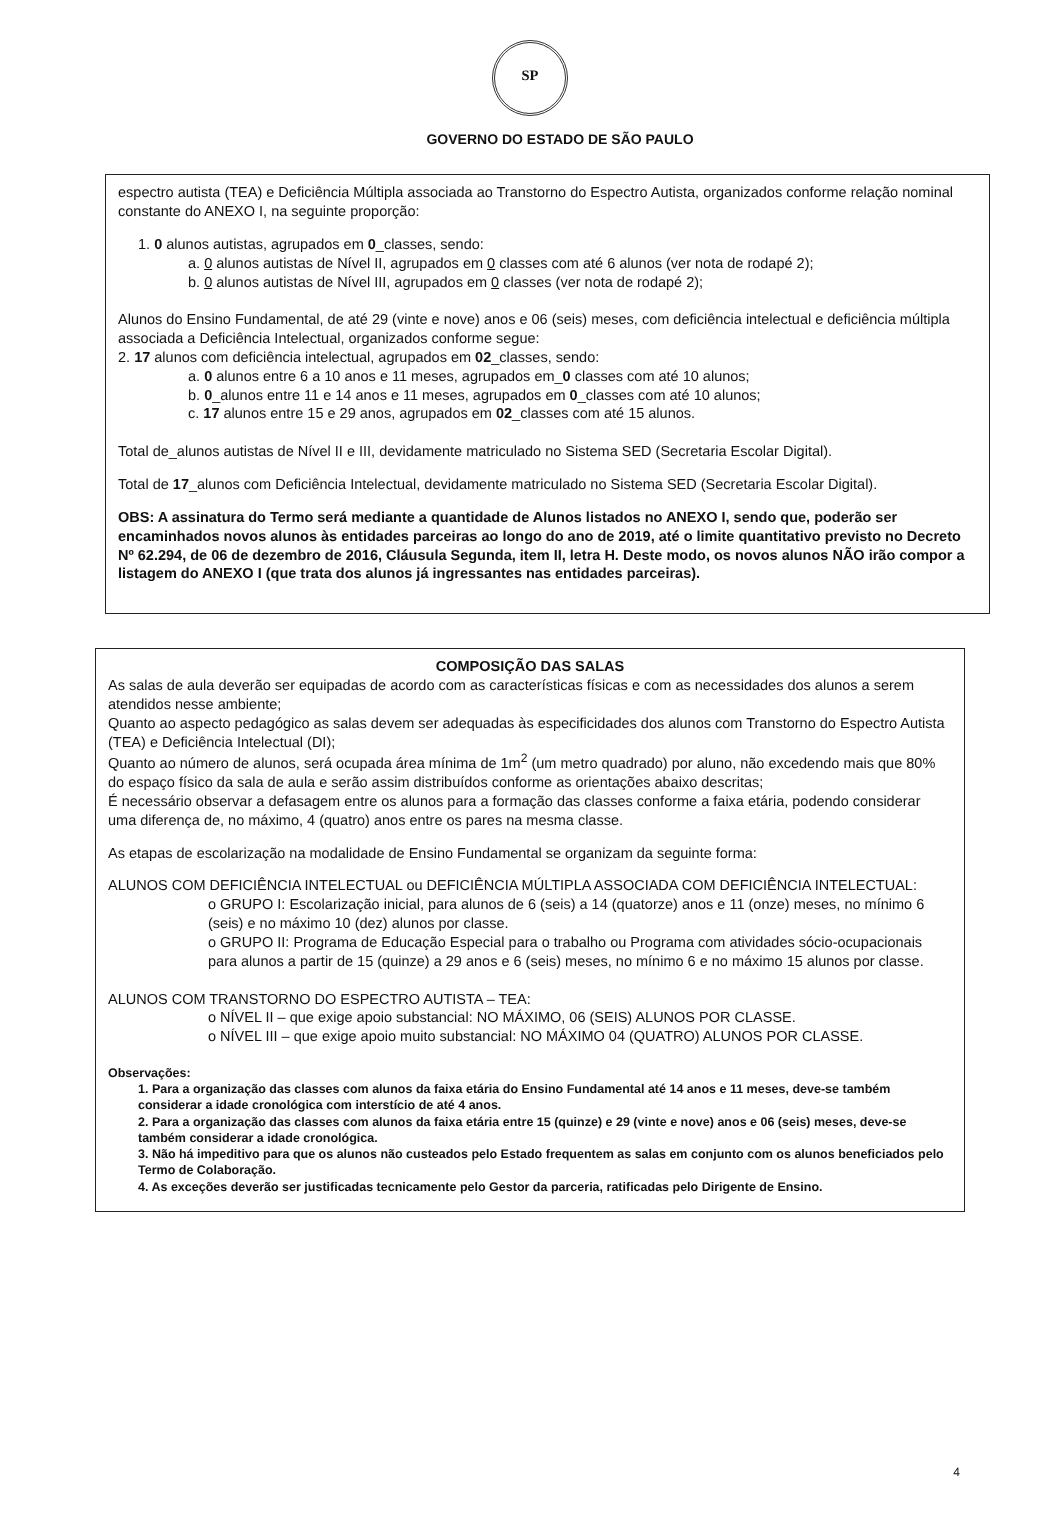SP
GOVERNO DO ESTADO DE SÃO PAULO
espectro autista (TEA) e Deficiência Múltipla associada ao Transtorno do Espectro Autista, organizados conforme relação nominal constante do ANEXO I, na seguinte proporção:
1. 0 alunos autistas, agrupados em 0_classes, sendo:
a. 0 alunos autistas de Nível II, agrupados em 0 classes com até 6 alunos (ver nota de rodapé 2);
b. 0 alunos autistas de Nível III, agrupados em 0 classes (ver nota de rodapé 2);
Alunos do Ensino Fundamental, de até 29 (vinte e nove) anos e 06 (seis) meses, com deficiência intelectual e deficiência múltipla associada a Deficiência Intelectual, organizados conforme segue:
2. 17 alunos com deficiência intelectual, agrupados em 02_classes, sendo:
a. 0 alunos entre 6 a 10 anos e 11 meses, agrupados em_0 classes com até 10 alunos;
b. 0_alunos entre 11 e 14 anos e 11 meses, agrupados em 0_classes com até 10 alunos;
c. 17 alunos entre 15 e 29 anos, agrupados em 02_classes com até 15 alunos.
Total de_alunos autistas de Nível II e III, devidamente matriculado no Sistema SED (Secretaria Escolar Digital).
Total de 17_alunos com Deficiência Intelectual, devidamente matriculado no Sistema SED (Secretaria Escolar Digital).
OBS: A assinatura do Termo será mediante a quantidade de Alunos listados no ANEXO I, sendo que, poderão ser encaminhados novos alunos às entidades parceiras ao longo do ano de 2019, até o limite quantitativo previsto no Decreto Nº 62.294, de 06 de dezembro de 2016, Cláusula Segunda, item II, letra H. Deste modo, os novos alunos NÃO irão compor a listagem do ANEXO I (que trata dos alunos já ingressantes nas entidades parceiras).
COMPOSIÇÃO DAS SALAS
As salas de aula deverão ser equipadas de acordo com as características físicas e com as necessidades dos alunos a serem atendidos nesse ambiente;
Quanto ao aspecto pedagógico as salas devem ser adequadas às especificidades dos alunos com Transtorno do Espectro Autista (TEA) e Deficiência Intelectual (DI);
Quanto ao número de alunos, será ocupada área mínima de 1m<sup>2</sup> (um metro quadrado) por aluno, não excedendo mais que 80% do espaço físico da sala de aula e serão assim distribuídos conforme as orientações abaixo descritas;
É necessário observar a defasagem entre os alunos para a formação das classes conforme a faixa etária, podendo considerar uma diferença de, no máximo, 4 (quatro) anos entre os pares na mesma classe.
As etapas de escolarização na modalidade de Ensino Fundamental se organizam da seguinte forma:
ALUNOS COM DEFICIÊNCIA INTELECTUAL ou DEFICIÊNCIA MÚLTIPLA ASSOCIADA COM DEFICIÊNCIA INTELECTUAL:
o GRUPO I: Escolarização inicial, para alunos de 6 (seis) a 14 (quatorze) anos e 11 (onze) meses, no mínimo 6 (seis) e no máximo 10 (dez) alunos por classe.
o GRUPO II: Programa de Educação Especial para o trabalho ou Programa com atividades sócio-ocupacionais para alunos a partir de 15 (quinze) a 29 anos e 6 (seis) meses, no mínimo 6 e no máximo 15 alunos por classe.
ALUNOS COM TRANSTORNO DO ESPECTRO AUTISTA – TEA:
o NÍVEL II – que exige apoio substancial: NO MÁXIMO, 06 (SEIS) ALUNOS POR CLASSE.
o NÍVEL III – que exige apoio muito substancial: NO MÁXIMO 04 (QUATRO) ALUNOS POR CLASSE.
Observações:
1. Para a organização das classes com alunos da faixa etária do Ensino Fundamental até 14 anos e 11 meses, deve-se também considerar a idade cronológica com interstício de até 4 anos.
2. Para a organização das classes com alunos da faixa etária entre 15 (quinze) e 29 (vinte e nove) anos e 06 (seis) meses, deve-se também considerar a idade cronológica.
3. Não há impeditivo para que os alunos não custeados pelo Estado frequentem as salas em conjunto com os alunos beneficiados pelo Termo de Colaboração.
4. As exceções deverão ser justificadas tecnicamente pelo Gestor da parceria, ratificadas pelo Dirigente de Ensino.
4